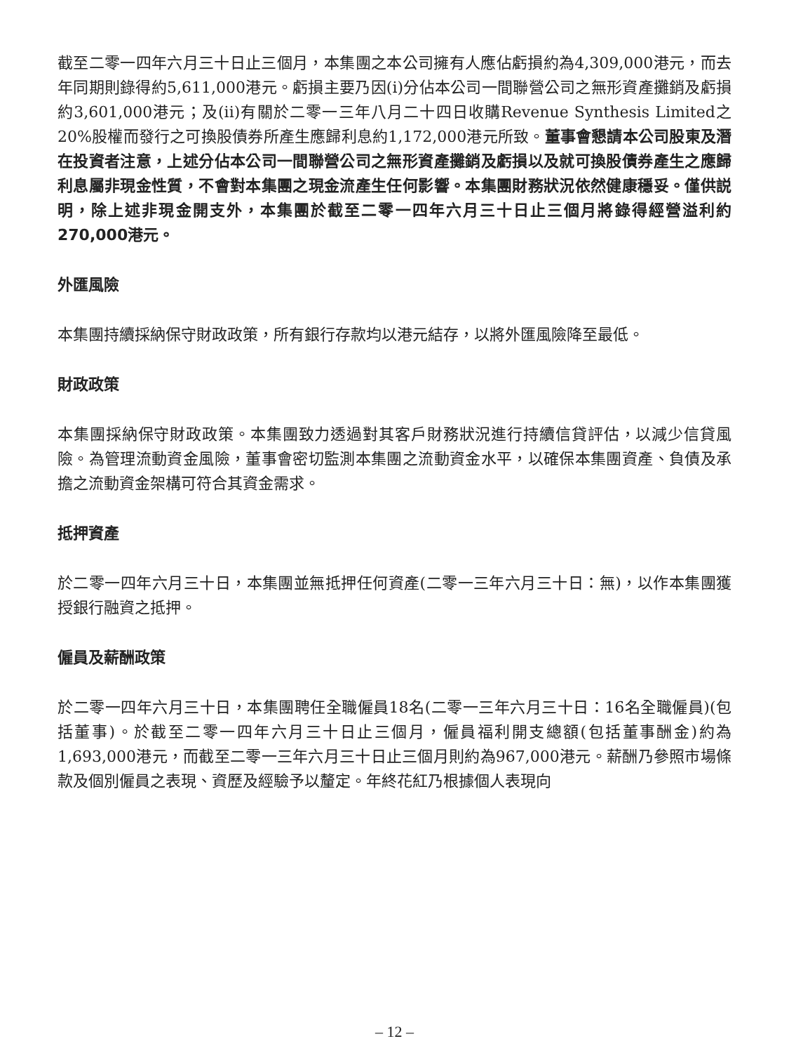截至二零一四年六月三十日止三個月，本集團之本公司擁有人應佔虧損約為4,309,000港元，而去年同期則錄得約5,611,000港元。虧損主要乃因(i)分佔本公司一間聯營公司之無形資產攤銷及虧損約3,601,000港元；及(ii)有關於二零一三年八月二十四日收購Revenue Synthesis Limited之20%股權而發行之可換股債券所產生應歸利息約1,172,000港元所致。董事會懇請本公司股東及潛在投資者注意，上述分佔本公司一間聯營公司之無形資產攤銷及虧損以及就可換股債券產生之應歸利息屬非現金性質，不會對本集團之現金流產生任何影響。本集團財務狀況依然健康穩妥。僅供説明，除上述非現金開支外，本集團於截至二零一四年六月三十日止三個月將錄得經營溢利約270,000港元。
外匯風險
本集團持續採納保守財政政策，所有銀行存款均以港元結存，以將外匯風險降至最低。
財政政策
本集團採納保守財政政策。本集團致力透過對其客戶財務狀況進行持續信貸評估，以減少信貸風險。為管理流動資金風險，董事會密切監測本集團之流動資金水平，以確保本集團資產、負債及承擔之流動資金架構可符合其資金需求。
抵押資產
於二零一四年六月三十日，本集團並無抵押任何資產(二零一三年六月三十日：無)，以作本集團獲授銀行融資之抵押。
僱員及薪酬政策
於二零一四年六月三十日，本集團聘任全職僱員18名(二零一三年六月三十日：16名全職僱員)(包括董事)。於截至二零一四年六月三十日止三個月，僱員福利開支總額(包括董事酬金)約為1,693,000港元，而截至二零一三年六月三十日止三個月則約為967,000港元。薪酬乃參照市場條款及個別僱員之表現、資歷及經驗予以釐定。年終花紅乃根據個人表現向
– 12 –